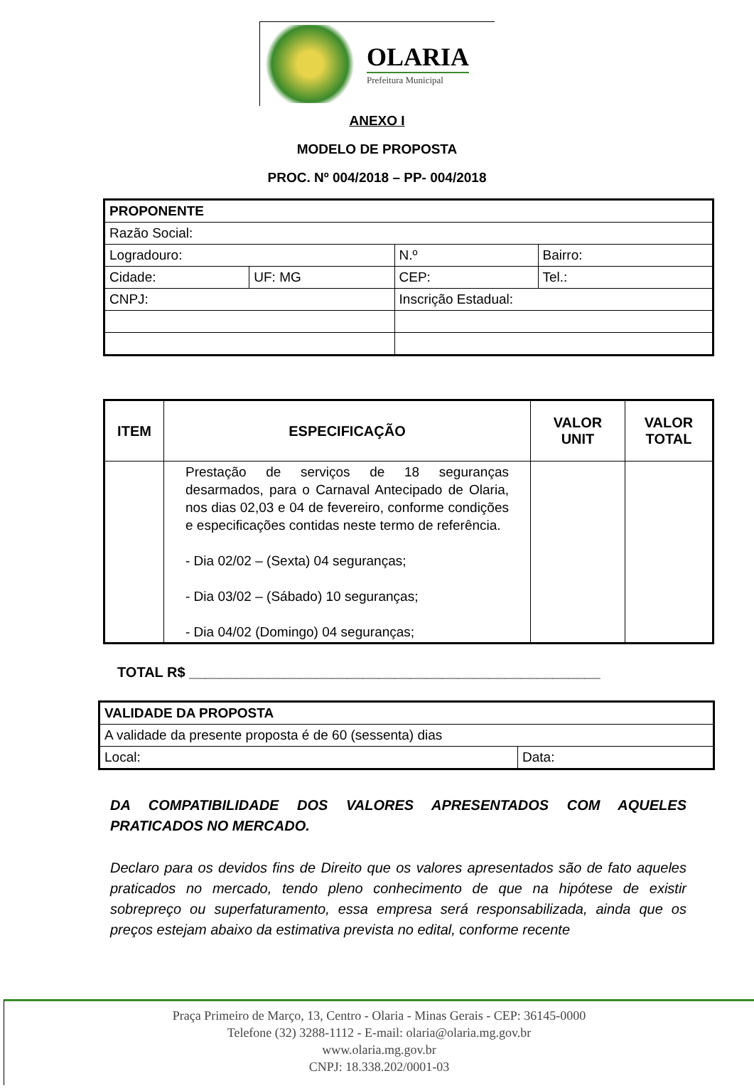OLARIA
Prefeitura Municipal
ANEXO I
MODELO DE PROPOSTA
PROC. Nº 004/2018 – PP- 004/2018
| PROPONENTE | | | | |
| Razão Social: | | | | |
| Logradouro: | | | N.º | Bairro: |
| Cidade: | UF: MG | CEP: | | Tel.: |
| CNPJ: | | Inscrição Estadual: | | |
| ITEM | ESPECIFICAÇÃO | VALOR UNIT | VALOR TOTAL |
| --- | --- | --- | --- |
| | Prestação de serviços de 18 seguranças desarmados, para o Carnaval Antecipado de Olaria, nos dias 02,03 e 04 de fevereiro, conforme condições e especificações contidas neste termo de referência. - Dia 02/02 – (Sexta) 04 seguranças; - Dia 03/02 – (Sábado) 10 seguranças; - Dia 04/02 (Domingo) 04 seguranças; | | |
TOTAL R$ ____________________________________________________
| VALIDADE DA PROPOSTA | |
| A validade da presente proposta é de 60 (sessenta) dias | |
| Local: | Data: |
DA COMPATIBILIDADE DOS VALORES APRESENTADOS COM AQUELES PRATICADOS NO MERCADO.
Declaro para os devidos fins de Direito que os valores apresentados são de fato aqueles praticados no mercado, tendo pleno conhecimento de que na hipótese de existir sobrepreço ou superfaturamento, essa empresa será responsabilizada, ainda que os preços estejam abaixo da estimativa prevista no edital, conforme recente
Praça Primeiro de Março, 13, Centro - Olaria - Minas Gerais - CEP: 36145-0000
Telefone (32) 3288-1112 - E-mail: olaria@olaria.mg.gov.br
www.olaria.mg.gov.br
CNPJ: 18.338.202/0001-03